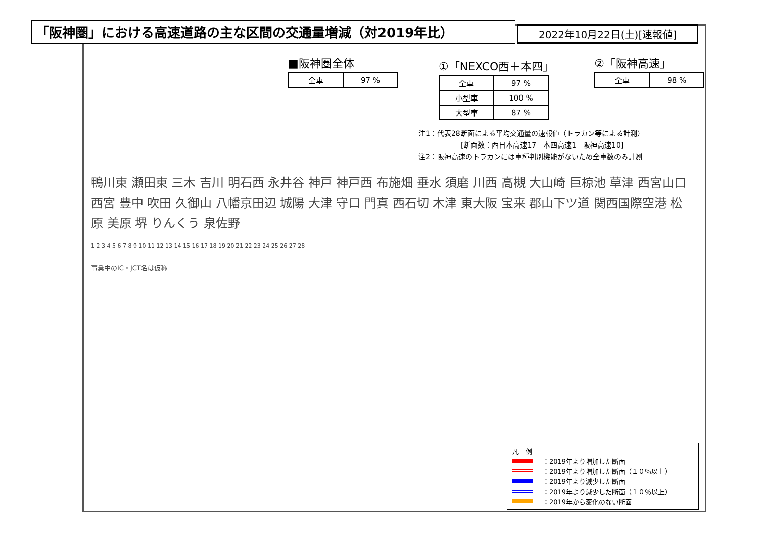「阪神圏」における高速道路の主な区間の交通量増減（対2019年比）
2022年10月22日(土)[速報値]
■阪神圏全体
| 全車 | 97 % |
①「NEXCO西＋本四」
| 全車 | 97 % |
| 小型車 | 100 % |
| 大型車 | 87 % |
②「阪神高速」
| 全車 | 98 % |
注1：代表28断面による平均交通量の速報値（トラカン等による計測）
　　　　　　[断面数：西日本高速17　本四高速1　阪神高速10]
注2：阪神高速のトラカンには車種判別機能がないため全車数のみ計測
鴨川東 瀬田東 三木 吉川 明石西 永井谷 神戸 神戸西 布施畑 垂水 須磨 川西 高槻 大山崎 巨椋池 草津 西宮山口 西宮 豊中 吹田 久御山 八幡京田辺 城陽 大津 守口 門真 西石切 木津 東大阪 宝来 郡山下ツ道 関西国際空港 松原 美原 堺 りんくう 泉佐野
1 2 3 4 5 6 7 8 9 10 11 12 13 14 15 16 17 18 19 20 21 22 23 24 25 26 27 28
事業中のIC・JCT名は仮称
凡　例
：2019年より増加した断面
：2019年より増加した断面（１０％以上）
：2019年より減少した断面
：2019年より減少した断面（１０％以上）
：2019年から変化のない断面